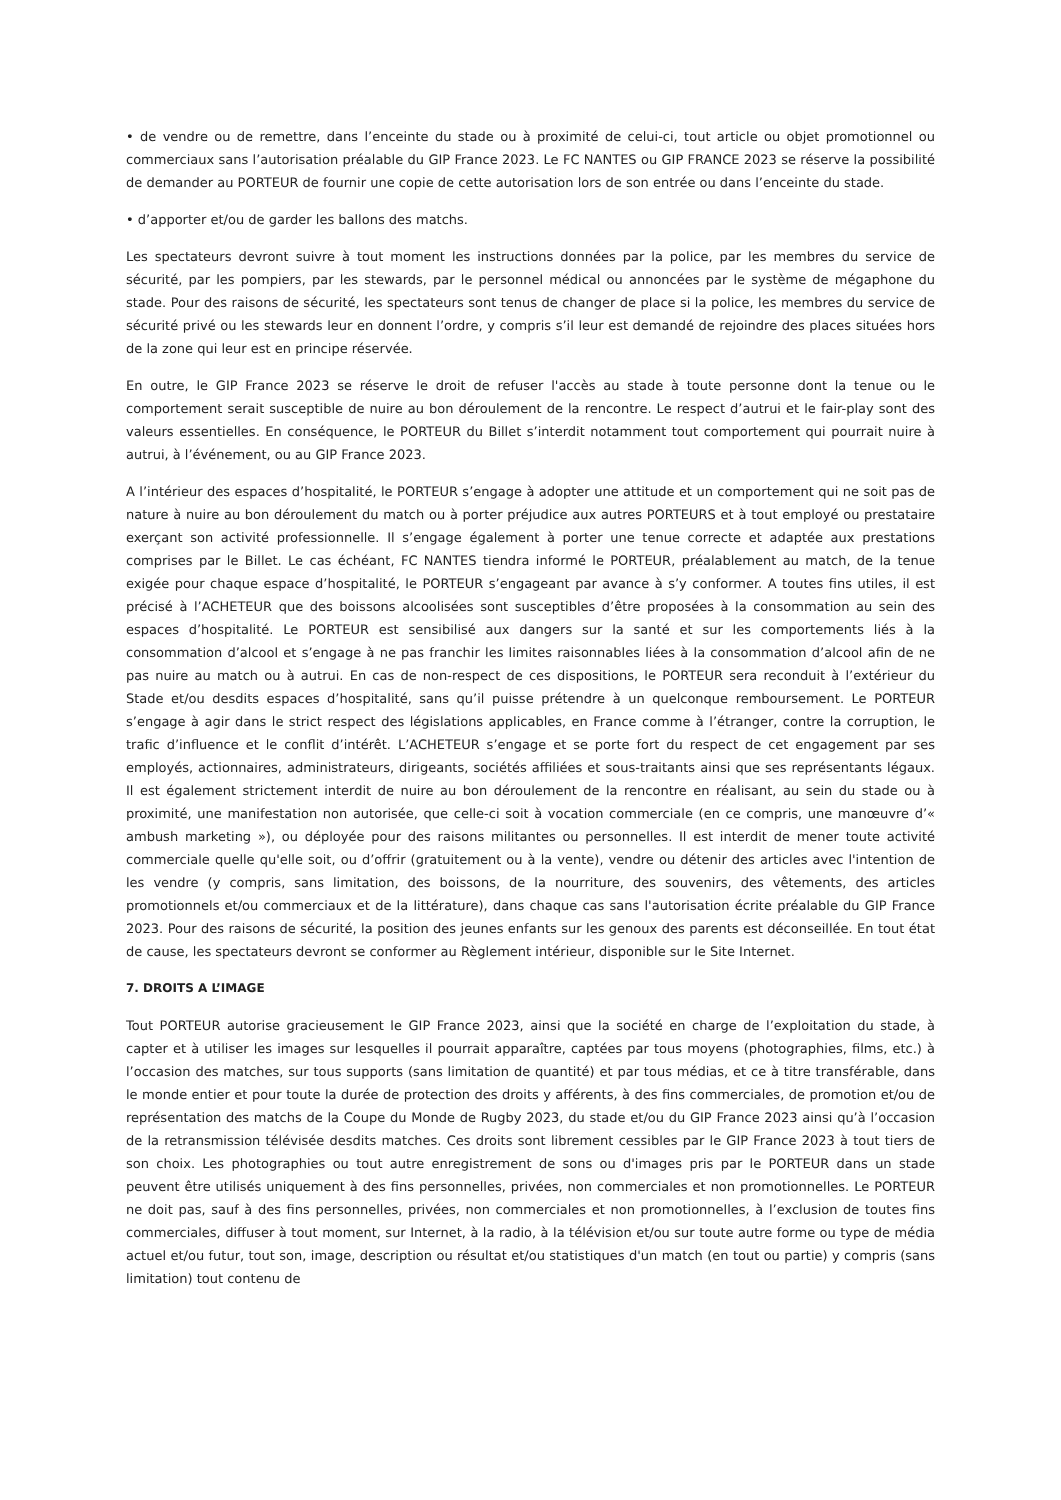• de vendre ou de remettre, dans l’enceinte du stade ou à proximité de celui-ci, tout article ou objet promotionnel ou commerciaux sans l’autorisation préalable du GIP France 2023. Le FC NANTES ou GIP FRANCE 2023 se réserve la possibilité de demander au PORTEUR de fournir une copie de cette autorisation lors de son entrée ou dans l’enceinte du stade.
• d’apporter et/ou de garder les ballons des matchs.
Les spectateurs devront suivre à tout moment les instructions données par la police, par les membres du service de sécurité, par les pompiers, par les stewards, par le personnel médical ou annoncées par le système de mégaphone du stade. Pour des raisons de sécurité, les spectateurs sont tenus de changer de place si la police, les membres du service de sécurité privé ou les stewards leur en donnent l’ordre, y compris s’il leur est demandé de rejoindre des places situées hors de la zone qui leur est en principe réservée.
En outre, le GIP France 2023 se réserve le droit de refuser l'accès au stade à toute personne dont la tenue ou le comportement serait susceptible de nuire au bon déroulement de la rencontre. Le respect d’autrui et le fair-play sont des valeurs essentielles. En conséquence, le PORTEUR du Billet s’interdit notamment tout comportement qui pourrait nuire à autrui, à l’événement, ou au GIP France 2023.
A l’intérieur des espaces d’hospitalité, le PORTEUR s’engage à adopter une attitude et un comportement qui ne soit pas de nature à nuire au bon déroulement du match ou à porter préjudice aux autres PORTEURS et à tout employé ou prestataire exerçant son activité professionnelle. Il s’engage également à porter une tenue correcte et adaptée aux prestations comprises par le Billet. Le cas échéant, FC NANTES tiendra informé le PORTEUR, préalablement au match, de la tenue exigée pour chaque espace d’hospitalité, le PORTEUR s’engageant par avance à s’y conformer. A toutes fins utiles, il est précisé à l’ACHETEUR que des boissons alcoolisées sont susceptibles d’être proposées à la consommation au sein des espaces d’hospitalité. Le PORTEUR est sensibilisé aux dangers sur la santé et sur les comportements liés à la consommation d’alcool et s’engage à ne pas franchir les limites raisonnables liées à la consommation d’alcool afin de ne pas nuire au match ou à autrui. En cas de non-respect de ces dispositions, le PORTEUR sera reconduit à l’extérieur du Stade et/ou desdits espaces d’hospitalité, sans qu’il puisse prétendre à un quelconque remboursement. Le PORTEUR s’engage à agir dans le strict respect des législations applicables, en France comme à l’étranger, contre la corruption, le trafic d’influence et le conflit d’intérêt. L’ACHETEUR s’engage et se porte fort du respect de cet engagement par ses employés, actionnaires, administrateurs, dirigeants, sociétés affiliées et sous-traitants ainsi que ses représentants légaux. Il est également strictement interdit de nuire au bon déroulement de la rencontre en réalisant, au sein du stade ou à proximité, une manifestation non autorisée, que celle-ci soit à vocation commerciale (en ce compris, une manœuvre d’« ambush marketing »), ou déployée pour des raisons militantes ou personnelles. Il est interdit de mener toute activité commerciale quelle qu'elle soit, ou d’offrir (gratuitement ou à la vente), vendre ou détenir des articles avec l'intention de les vendre (y compris, sans limitation, des boissons, de la nourriture, des souvenirs, des vêtements, des articles promotionnels et/ou commerciaux et de la littérature), dans chaque cas sans l'autorisation écrite préalable du GIP France 2023. Pour des raisons de sécurité, la position des jeunes enfants sur les genoux des parents est déconseillée. En tout état de cause, les spectateurs devront se conformer au Règlement intérieur, disponible sur le Site Internet.
7. DROITS A L’IMAGE
Tout PORTEUR autorise gracieusement le GIP France 2023, ainsi que la société en charge de l’exploitation du stade, à capter et à utiliser les images sur lesquelles il pourrait apparaître, captées par tous moyens (photographies, films, etc.) à l’occasion des matches, sur tous supports (sans limitation de quantité) et par tous médias, et ce à titre transférable, dans le monde entier et pour toute la durée de protection des droits y afférents, à des fins commerciales, de promotion et/ou de représentation des matchs de la Coupe du Monde de Rugby 2023, du stade et/ou du GIP France 2023 ainsi qu’à l’occasion de la retransmission télévisée desdits matches. Ces droits sont librement cessibles par le GIP France 2023 à tout tiers de son choix. Les photographies ou tout autre enregistrement de sons ou d'images pris par le PORTEUR dans un stade peuvent être utilisés uniquement à des fins personnelles, privées, non commerciales et non promotionnelles. Le PORTEUR ne doit pas, sauf à des fins personnelles, privées, non commerciales et non promotionnelles, à l’exclusion de toutes fins commerciales, diffuser à tout moment, sur Internet, à la radio, à la télévision et/ou sur toute autre forme ou type de média actuel et/ou futur, tout son, image, description ou résultat et/ou statistiques d'un match (en tout ou partie) y compris (sans limitation) tout contenu de